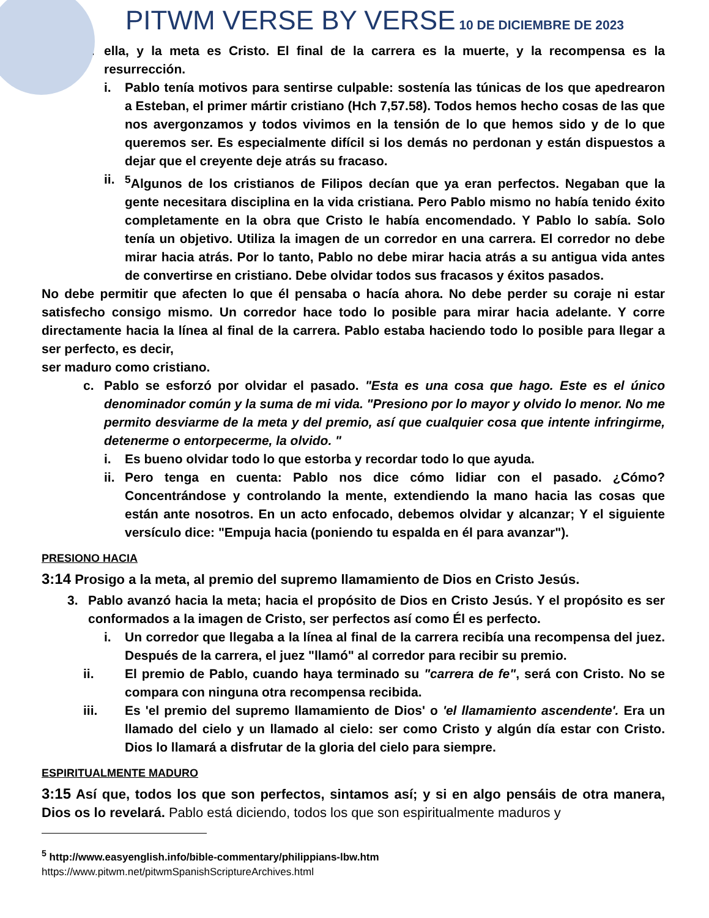PITWM VERSE BY VERSE 10 DE DICIEMBRE DE 2023
b. ella, y la meta es Cristo. El final de la carrera es la muerte, y la recompensa es la resurrección.
i. Pablo tenía motivos para sentirse culpable: sostenía las túnicas de los que apedrearon a Esteban, el primer mártir cristiano (Hch 7,57.58). Todos hemos hecho cosas de las que nos avergonzamos y todos vivimos en la tensión de lo que hemos sido y de lo que queremos ser. Es especialmente difícil si los demás no perdonan y están dispuestos a dejar que el creyente deje atrás su fracaso.
ii. <sup>5</sup>Algunos de los cristianos de Filipos decían que ya eran perfectos. Negaban que la gente necesitara disciplina en la vida cristiana. Pero Pablo mismo no había tenido éxito completamente en la obra que Cristo le había encomendado. Y Pablo lo sabía. Solo tenía un objetivo. Utiliza la imagen de un corredor en una carrera. El corredor no debe mirar hacia atrás. Por lo tanto, Pablo no debe mirar hacia atrás a su antigua vida antes de convertirse en cristiano. Debe olvidar todos sus fracasos y éxitos pasados.
No debe permitir que afecten lo que él pensaba o hacía ahora. No debe perder su coraje ni estar satisfecho consigo mismo. Un corredor hace todo lo posible para mirar hacia adelante. Y corre directamente hacia la línea al final de la carrera. Pablo estaba haciendo todo lo posible para llegar a ser perfecto, es decir,
ser maduro como cristiano.
c. Pablo se esforzó por olvidar el pasado. "Esta es una cosa que hago. Este es el único denominador común y la suma de mi vida. "Presiono por lo mayor y olvido lo menor. No me permito desviarme de la meta y del premio, así que cualquier cosa que intente infringirme, detenerme o entorpecerme, la olvido. "
i. Es bueno olvidar todo lo que estorba y recordar todo lo que ayuda.
ii. Pero tenga en cuenta: Pablo nos dice cómo lidiar con el pasado. ¿Cómo? Concentrándose y controlando la mente, extendiendo la mano hacia las cosas que están ante nosotros. En un acto enfocado, debemos olvidar y alcanzar; Y el siguiente versículo dice: "Empuja hacia (poniendo tu espalda en él para avanzar").
PRESIONO HACIA
3:14 Prosigo a la meta, al premio del supremo llamamiento de Dios en Cristo Jesús.
3. Pablo avanzó hacia la meta; hacia el propósito de Dios en Cristo Jesús. Y el propósito es ser conformados a la imagen de Cristo, ser perfectos así como Él es perfecto.
i. Un corredor que llegaba a la línea al final de la carrera recibía una recompensa del juez. Después de la carrera, el juez "llamó" al corredor para recibir su premio.
ii. El premio de Pablo, cuando haya terminado su "carrera de fe", será con Cristo. No se compara con ninguna otra recompensa recibida.
iii. Es 'el premio del supremo llamamiento de Dios' o 'el llamamiento ascendente'. Era un llamado del cielo y un llamado al cielo: ser como Cristo y algún día estar con Cristo. Dios lo llamará a disfrutar de la gloria del cielo para siempre.
ESPIRITUALMENTE MADURO
3:15 Así que, todos los que son perfectos, sintamos así; y si en algo pensáis de otra manera, Dios os lo revelará. Pablo está diciendo, todos los que son espiritualmente maduros y
<sup>5</sup> http://www.easyenglish.info/bible-commentary/philippians-lbw.htm
https://www.pitwm.net/pitwmSpanishScriptureArchives.html